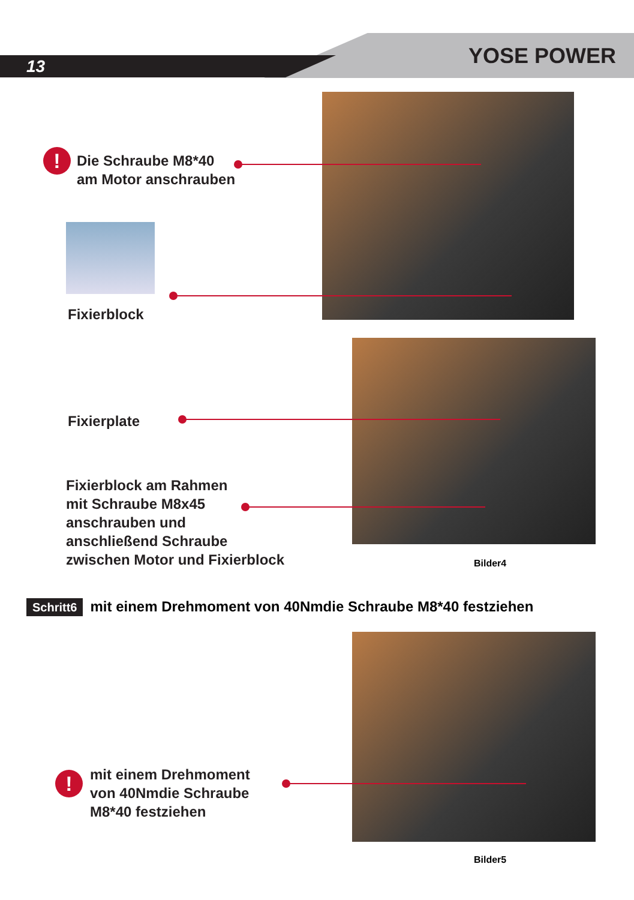13 YOSE POWER
!
Die Schraube M8*40
am Motor anschrauben
Fixierblock
Fixierplate
Fixierblock am Rahmen
mit Schraube M8x45
anschrauben und
anschließend Schraube
zwischen Motor und Fixierblock
Bilder4
Schritt6 mit einem Drehmoment von 40Nmdie Schraube M8*40 festziehen
!
mit einem Drehmoment
von 40Nmdie Schraube
M8*40 festziehen
Bilder5